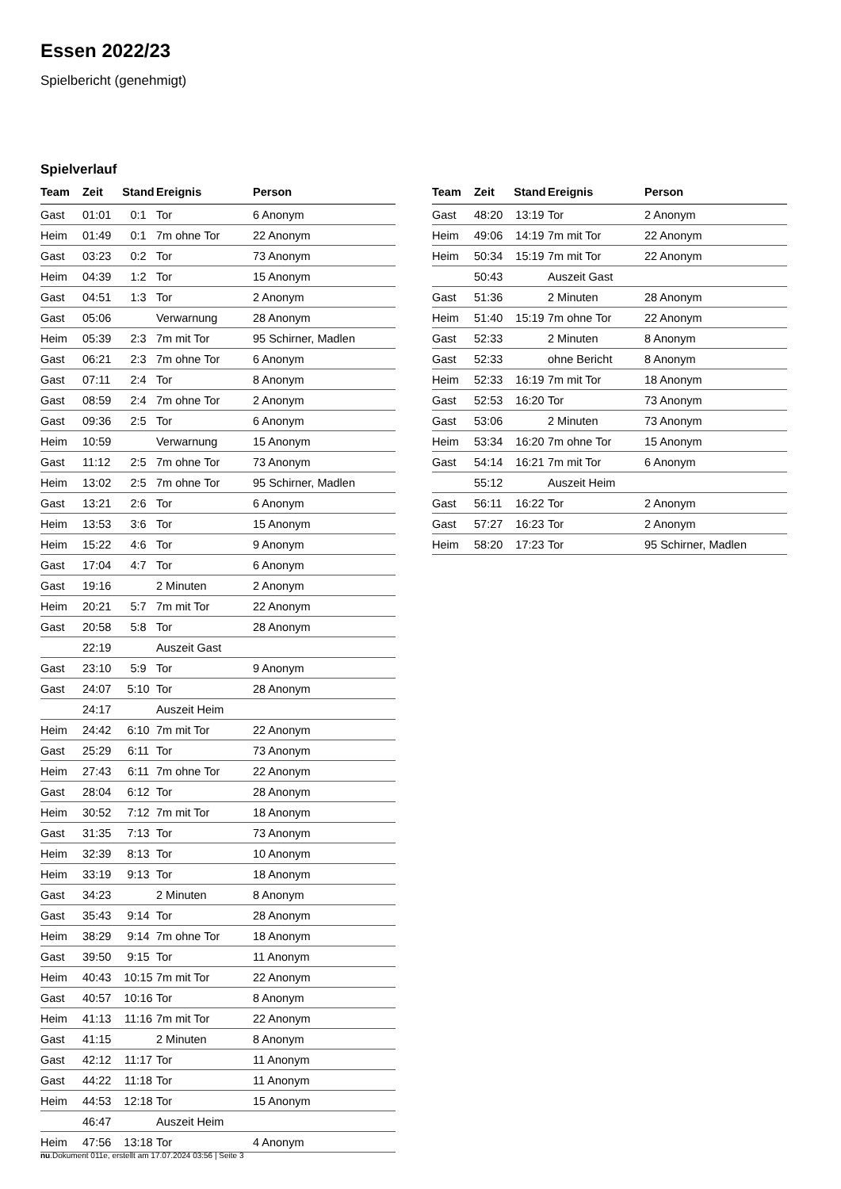Essen 2022/23
Spielbericht (genehmigt)
Spielverlauf
| Team | Zeit | Stand | Ereignis | Person |
| --- | --- | --- | --- | --- |
| Gast | 01:01 | 0:1 | Tor | 6 Anonym |
| Heim | 01:49 | 0:1 | 7m ohne Tor | 22 Anonym |
| Gast | 03:23 | 0:2 | Tor | 73 Anonym |
| Heim | 04:39 | 1:2 | Tor | 15 Anonym |
| Gast | 04:51 | 1:3 | Tor | 2 Anonym |
| Gast | 05:06 | | Verwarnung | 28 Anonym |
| Heim | 05:39 | 2:3 | 7m mit Tor | 95 Schirner, Madlen |
| Gast | 06:21 | 2:3 | 7m ohne Tor | 6 Anonym |
| Gast | 07:11 | 2:4 | Tor | 8 Anonym |
| Gast | 08:59 | 2:4 | 7m ohne Tor | 2 Anonym |
| Gast | 09:36 | 2:5 | Tor | 6 Anonym |
| Heim | 10:59 | | Verwarnung | 15 Anonym |
| Gast | 11:12 | 2:5 | 7m ohne Tor | 73 Anonym |
| Heim | 13:02 | 2:5 | 7m ohne Tor | 95 Schirner, Madlen |
| Gast | 13:21 | 2:6 | Tor | 6 Anonym |
| Heim | 13:53 | 3:6 | Tor | 15 Anonym |
| Heim | 15:22 | 4:6 | Tor | 9 Anonym |
| Gast | 17:04 | 4:7 | Tor | 6 Anonym |
| Gast | 19:16 | | 2 Minuten | 2 Anonym |
| Heim | 20:21 | 5:7 | 7m mit Tor | 22 Anonym |
| Gast | 20:58 | 5:8 | Tor | 28 Anonym |
| | 22:19 | | Auszeit Gast | |
| Gast | 23:10 | 5:9 | Tor | 9 Anonym |
| Gast | 24:07 | 5:10 | Tor | 28 Anonym |
| | 24:17 | | Auszeit Heim | |
| Heim | 24:42 | 6:10 | 7m mit Tor | 22 Anonym |
| Gast | 25:29 | 6:11 | Tor | 73 Anonym |
| Heim | 27:43 | 6:11 | 7m ohne Tor | 22 Anonym |
| Gast | 28:04 | 6:12 | Tor | 28 Anonym |
| Heim | 30:52 | 7:12 | 7m mit Tor | 18 Anonym |
| Gast | 31:35 | 7:13 | Tor | 73 Anonym |
| Heim | 32:39 | 8:13 | Tor | 10 Anonym |
| Heim | 33:19 | 9:13 | Tor | 18 Anonym |
| Gast | 34:23 | | 2 Minuten | 8 Anonym |
| Gast | 35:43 | 9:14 | Tor | 28 Anonym |
| Heim | 38:29 | 9:14 | 7m ohne Tor | 18 Anonym |
| Gast | 39:50 | 9:15 | Tor | 11 Anonym |
| Heim | 40:43 | 10:15 | 7m mit Tor | 22 Anonym |
| Gast | 40:57 | 10:16 | Tor | 8 Anonym |
| Heim | 41:13 | 11:16 | 7m mit Tor | 22 Anonym |
| Gast | 41:15 | | 2 Minuten | 8 Anonym |
| Gast | 42:12 | 11:17 | Tor | 11 Anonym |
| Gast | 44:22 | 11:18 | Tor | 11 Anonym |
| Heim | 44:53 | 12:18 | Tor | 15 Anonym |
| | 46:47 | | Auszeit Heim | |
| Heim | 47:56 | 13:18 | Tor | 4 Anonym |
| Team | Zeit | Stand | Ereignis | Person |
| --- | --- | --- | --- | --- |
| Gast | 48:20 | 13:19 | Tor | 2 Anonym |
| Heim | 49:06 | 14:19 | 7m mit Tor | 22 Anonym |
| Heim | 50:34 | 15:19 | 7m mit Tor | 22 Anonym |
| | 50:43 | | Auszeit Gast | |
| Gast | 51:36 | | 2 Minuten | 28 Anonym |
| Heim | 51:40 | 15:19 | 7m ohne Tor | 22 Anonym |
| Gast | 52:33 | | 2 Minuten | 8 Anonym |
| Gast | 52:33 | | ohne Bericht | 8 Anonym |
| Heim | 52:33 | 16:19 | 7m mit Tor | 18 Anonym |
| Gast | 52:53 | 16:20 | Tor | 73 Anonym |
| Gast | 53:06 | | 2 Minuten | 73 Anonym |
| Heim | 53:34 | 16:20 | 7m ohne Tor | 15 Anonym |
| Gast | 54:14 | 16:21 | 7m mit Tor | 6 Anonym |
| | 55:12 | | Auszeit Heim | |
| Gast | 56:11 | 16:22 | Tor | 2 Anonym |
| Gast | 57:27 | 16:23 | Tor | 2 Anonym |
| Heim | 58:20 | 17:23 | Tor | 95 Schirner, Madlen |
nu.Dokument 011e, erstellt am 17.07.2024 03:56 | Seite 3